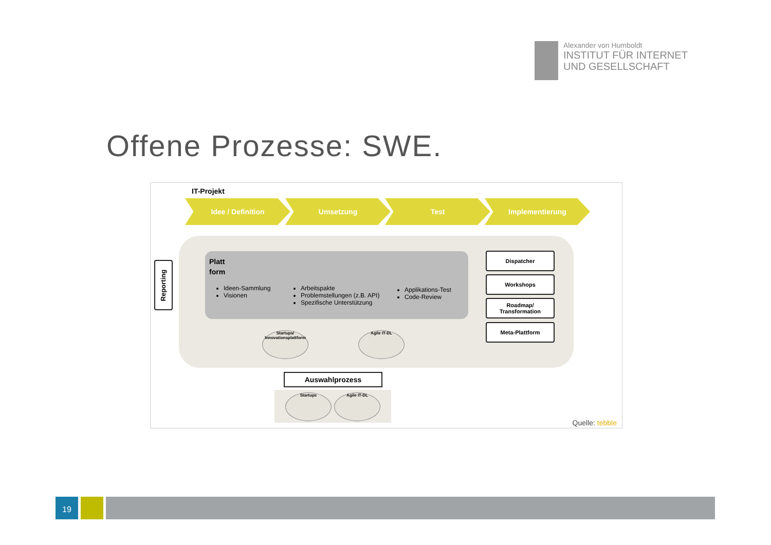Alexander von Humboldt
INSTITUT FÜR INTERNET
UND GESELLSCHAFT
Offene Prozesse: SWE.
IT-Projekt
Idee / Definition Umsetzung Test Implementierung
Platt
form
Ideen-Sammlung
Visionen
Arbeitspakte
Problemstellungen (z.B. API)
Spezifische Unterstützung
Applikations-Test
Code-Review
Reporting
Dispatcher
Workshops
Roadmap/
Transformation
Meta-Plattform
Startups/
Innovationsplattform
Agile IT-DL
Auswahlprozess
Startups Agile IT-DL
Quelle: tebble
19